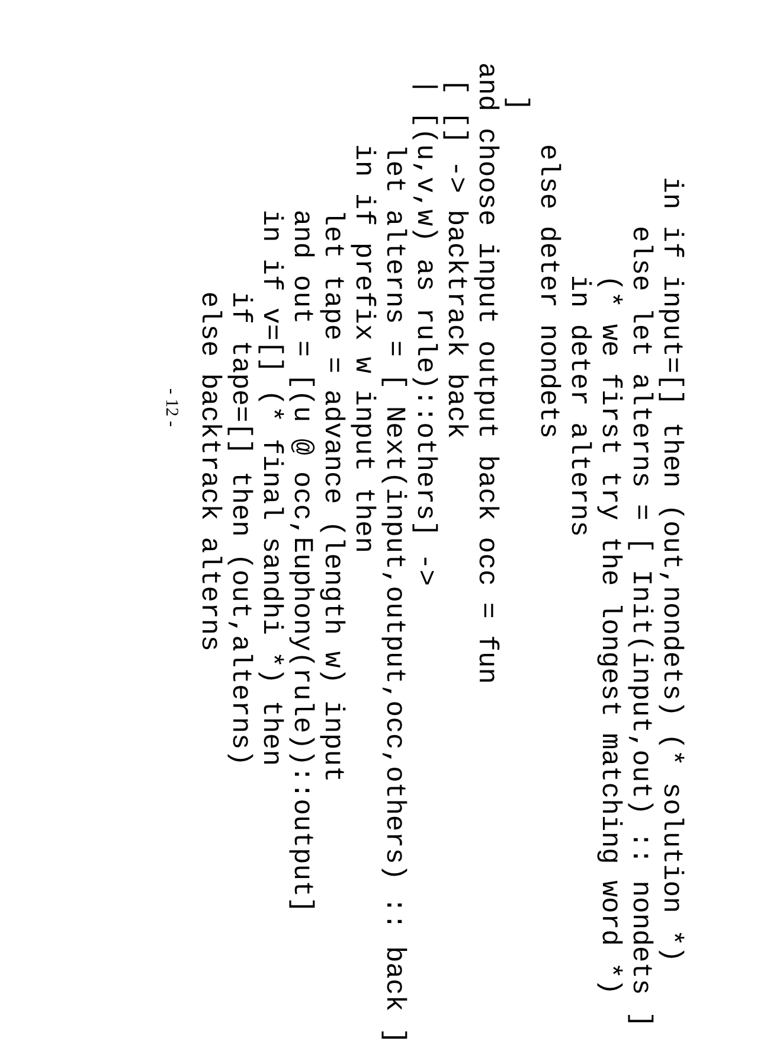in if input=[] then (out,nondets) (* solution *)
          else let alterns = [ Init(input,out) :: nondets ]
             (* we first try the longest matching word *)
             in deter alterns
     else deter nondets
  ]
and choose input output back occ = fun
 [ [] -> backtrack back
 | [(u,v,w) as rule)::others] ->
     let alterns = [ Next(input,output,occ,others) :: back ]
     in if prefix w input then
         let tape = advance (length w) input
         and out = [(u @ occ,Euphony(rule))::output]
         in if v=[] (* final sandhi *) then
              if tape=[] then (out,alterns)
              else backtrack alterns
- 12 -